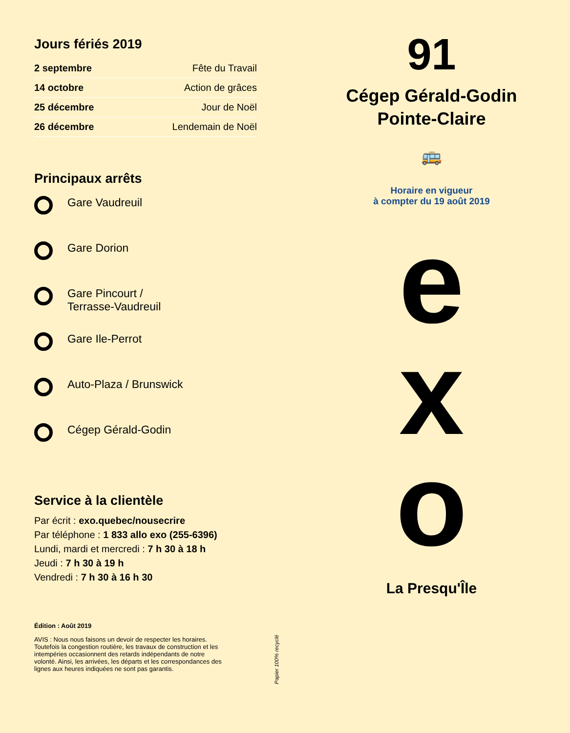Jours fériés 2019
| 2 septembre | Fête du Travail |
| 14 octobre | Action de grâces |
| 25 décembre | Jour de Noël |
| 26 décembre | Lendemain de Noël |
Principaux arrêts
Gare Vaudreuil
Gare Dorion
Gare Pincourt /
Terrasse-Vaudreuil
Gare Ile-Perrot
Auto-Plaza / Brunswick
Cégep Gérald-Godin
Service à la clientèle
Par écrit : exo.quebec/nousecrire
Par téléphone : 1 833 allo exo (255-6396)
Lundi, mardi et mercredi : 7 h 30 à 18 h
Jeudi : 7 h 30 à 19 h
Vendredi : 7 h 30 à 16 h 30
Édition : Août 2019
AVIS : Nous nous faisons un devoir de respecter les horaires. Toutefois la congestion routière, les travaux de construction et les intempéries occasionnent des retards indépendants de notre volonté. Ainsi, les arrivées, les départs et les correspondances des lignes aux heures indiquées ne sont pas garantis.
Papier 100% recyclé
91
Cégep Gérald-Godin
Pointe-Claire
🚌
Horaire en vigueur
à compter du 19 août 2019
e
x
o
La Presqu'Île